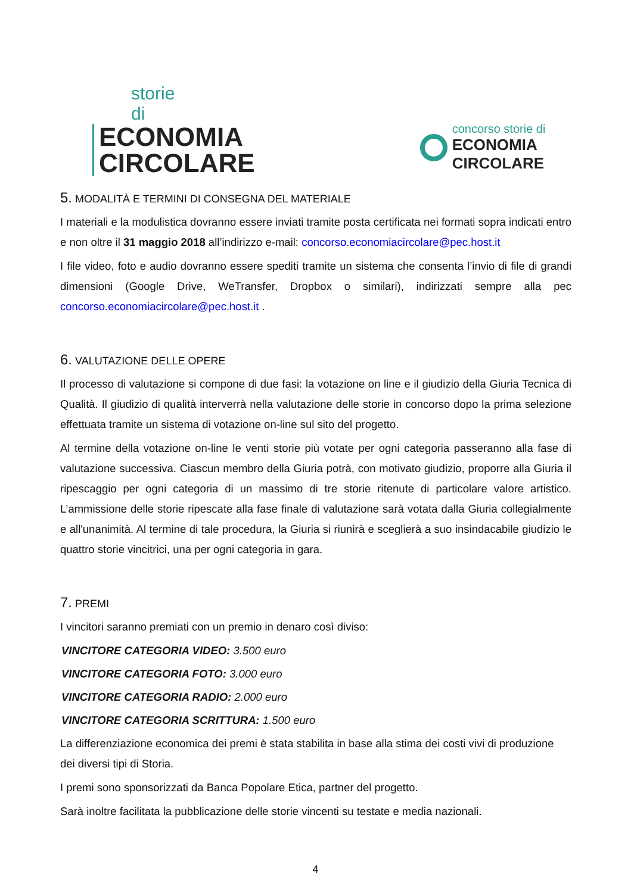storie di
ECONOMIA
CIRCOLARE
concorso storie di
ECONOMIA CIRCOLARE
5. MODALITÀ E TERMINI DI CONSEGNA DEL MATERIALE
I materiali e la modulistica dovranno essere inviati tramite posta certificata nei formati sopra indicati entro e non oltre il 31 maggio 2018 all’indirizzo e-mail: concorso.economiacircolare@pec.host.it
I file video, foto e audio dovranno essere spediti tramite un sistema che consenta l’invio di file di grandi dimensioni (Google Drive, WeTransfer, Dropbox o similari), indirizzati sempre alla pec concorso.economiacircolare@pec.host.it .
6. VALUTAZIONE DELLE OPERE
Il processo di valutazione si compone di due fasi: la votazione on line e il giudizio della Giuria Tecnica di Qualità. Il giudizio di qualità interverrà nella valutazione delle storie in concorso dopo la prima selezione effettuata tramite un sistema di votazione on-line sul sito del progetto.
Al termine della votazione on-line le venti storie più votate per ogni categoria passeranno alla fase di valutazione successiva. Ciascun membro della Giuria potrà, con motivato giudizio, proporre alla Giuria il ripescaggio per ogni categoria di un massimo di tre storie ritenute di particolare valore artistico. L’ammissione delle storie ripescate alla fase finale di valutazione sarà votata dalla Giuria collegialmente e all'unanimità. Al termine di tale procedura, la Giuria si riunirà e sceglierà a suo insindacabile giudizio le quattro storie vincitrici, una per ogni categoria in gara.
7. PREMI
I vincitori saranno premiati con un premio in denaro così diviso:
VINCITORE CATEGORIA VIDEO: 3.500 euro
VINCITORE CATEGORIA FOTO: 3.000 euro
VINCITORE CATEGORIA RADIO: 2.000 euro
VINCITORE CATEGORIA SCRITTURA: 1.500 euro
La differenziazione economica dei premi è stata stabilita in base alla stima dei costi vivi di produzione dei diversi tipi di Storia.
I premi sono sponsorizzati da Banca Popolare Etica, partner del progetto.
Sarà inoltre facilitata la pubblicazione delle storie vincenti su testate e media nazionali.
4